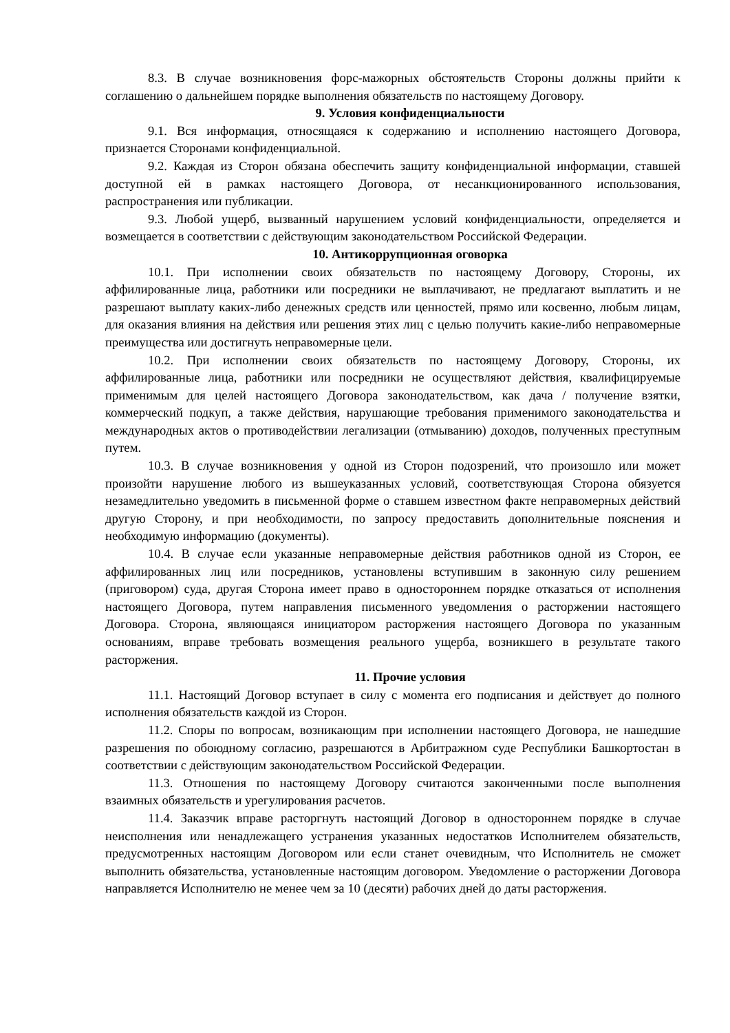8.3. В случае возникновения форс-мажорных обстоятельств Стороны должны прийти к соглашению о дальнейшем порядке выполнения обязательств по настоящему Договору.
9. Условия конфиденциальности
9.1. Вся информация, относящаяся к содержанию и исполнению настоящего Договора, признается Сторонами конфиденциальной.
9.2. Каждая из Сторон обязана обеспечить защиту конфиденциальной информации, ставшей доступной ей в рамках настоящего Договора, от несанкционированного использования, распространения или публикации.
9.3. Любой ущерб, вызванный нарушением условий конфиденциальности, определяется и возмещается в соответствии с действующим законодательством Российской Федерации.
10. Антикоррупционная оговорка
10.1. При исполнении своих обязательств по настоящему Договору, Стороны, их аффилированные лица, работники или посредники не выплачивают, не предлагают выплатить и не разрешают выплату каких-либо денежных средств или ценностей, прямо или косвенно, любым лицам, для оказания влияния на действия или решения этих лиц с целью получить какие-либо неправомерные преимущества или достигнуть неправомерные цели.
10.2. При исполнении своих обязательств по настоящему Договору, Стороны, их аффилированные лица, работники или посредники не осуществляют действия, квалифицируемые применимым для целей настоящего Договора законодательством, как дача / получение взятки, коммерческий подкуп, а также действия, нарушающие требования применимого законодательства и международных актов о противодействии легализации (отмыванию) доходов, полученных преступным путем.
10.3. В случае возникновения у одной из Сторон подозрений, что произошло или может произойти нарушение любого из вышеуказанных условий, соответствующая Сторона обязуется незамедлительно уведомить в письменной форме о ставшем известном факте неправомерных действий другую Сторону, и при необходимости, по запросу предоставить дополнительные пояснения и необходимую информацию (документы).
10.4. В случае если указанные неправомерные действия работников одной из Сторон, ее аффилированных лиц или посредников, установлены вступившим в законную силу решением (приговором) суда, другая Сторона имеет право в одностороннем порядке отказаться от исполнения настоящего Договора, путем направления письменного уведомления о расторжении настоящего Договора. Сторона, являющаяся инициатором расторжения настоящего Договора по указанным основаниям, вправе требовать возмещения реального ущерба, возникшего в результате такого расторжения.
11. Прочие условия
11.1. Настоящий Договор вступает в силу с момента его подписания и действует до полного исполнения обязательств каждой из Сторон.
11.2. Споры по вопросам, возникающим при исполнении настоящего Договора, не нашедшие разрешения по обоюдному согласию, разрешаются в Арбитражном суде Республики Башкортостан в соответствии с действующим законодательством Российской Федерации.
11.3. Отношения по настоящему Договору считаются законченными после выполнения взаимных обязательств и урегулирования расчетов.
11.4. Заказчик вправе расторгнуть настоящий Договор в одностороннем порядке в случае неисполнения или ненадлежащего устранения указанных недостатков Исполнителем обязательств, предусмотренных настоящим Договором или если станет очевидным, что Исполнитель не сможет выполнить обязательства, установленные настоящим договором. Уведомление о расторжении Договора направляется Исполнителю не менее чем за 10 (десяти) рабочих дней до даты расторжения.